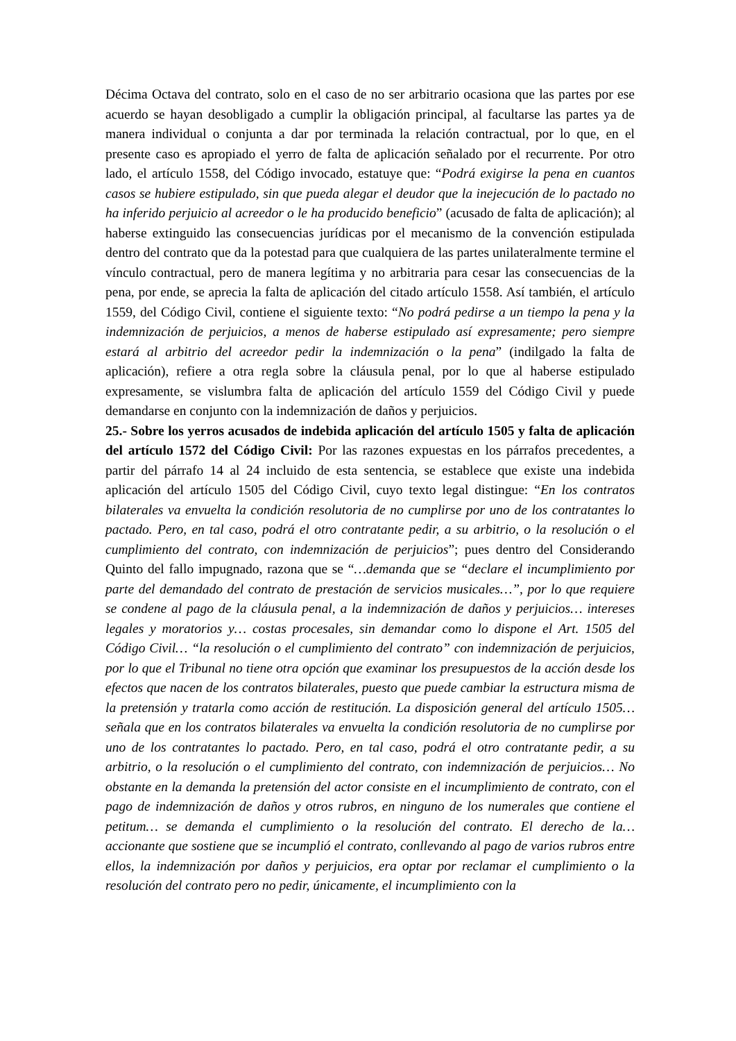Décima Octava del contrato, solo en el caso de no ser arbitrario ocasiona que las partes por ese acuerdo se hayan desobligado a cumplir la obligación principal, al facultarse las partes ya de manera individual o conjunta a dar por terminada la relación contractual, por lo que, en el presente caso es apropiado el yerro de falta de aplicación señalado por el recurrente. Por otro lado, el artículo 1558, del Código invocado, estatuye que: “Podrá exigirse la pena en cuantos casos se hubiere estipulado, sin que pueda alegar el deudor que la inejecución de lo pactado no ha inferido perjuicio al acreedor o le ha producido beneficio” (acusado de falta de aplicación); al haberse extinguido las consecuencias jurídicas por el mecanismo de la convención estipulada dentro del contrato que da la potestad para que cualquiera de las partes unilateralmente termine el vínculo contractual, pero de manera legítima y no arbitraria para cesar las consecuencias de la pena, por ende, se aprecia la falta de aplicación del citado artículo 1558. Así también, el artículo 1559, del Código Civil, contiene el siguiente texto: “No podrá pedirse a un tiempo la pena y la indemnización de perjuicios, a menos de haberse estipulado así expresamente; pero siempre estará al arbitrio del acreedor pedir la indemnización o la pena” (indilgado la falta de aplicación), refiere a otra regla sobre la cláusula penal, por lo que al haberse estipulado expresamente, se vislumbra falta de aplicación del artículo 1559 del Código Civil y puede demandarse en conjunto con la indemnización de daños y perjuicios.
25.- Sobre los yerros acusados de indebida aplicación del artículo 1505 y falta de aplicación del artículo 1572 del Código Civil: Por las razones expuestas en los párrafos precedentes, a partir del párrafo 14 al 24 incluido de esta sentencia, se establece que existe una indebida aplicación del artículo 1505 del Código Civil, cuyo texto legal distingue: “En los contratos bilaterales va envuelta la condición resolutoria de no cumplirse por uno de los contratantes lo pactado. Pero, en tal caso, podrá el otro contratante pedir, a su arbitrio, o la resolución o el cumplimiento del contrato, con indemnización de perjuicios”; pues dentro del Considerando Quinto del fallo impugnado, razona que se “…demanda que se “declare el incumplimiento por parte del demandado del contrato de prestación de servicios musicales…”, por lo que requiere se condene al pago de la cláusula penal, a la indemnización de daños y perjuicios… intereses legales y moratorios y… costas procesales, sin demandar como lo dispone el Art. 1505 del Código Civil… “la resolución o el cumplimiento del contrato” con indemnización de perjuicios, por lo que el Tribunal no tiene otra opción que examinar los presupuestos de la acción desde los efectos que nacen de los contratos bilaterales, puesto que puede cambiar la estructura misma de la pretensión y tratarla como acción de restitución. La disposición general del artículo 1505… señala que en los contratos bilaterales va envuelta la condición resolutoria de no cumplirse por uno de los contratantes lo pactado. Pero, en tal caso, podrá el otro contratante pedir, a su arbitrio, o la resolución o el cumplimiento del contrato, con indemnización de perjuicios… No obstante en la demanda la pretensión del actor consiste en el incumplimiento de contrato, con el pago de indemnización de daños y otros rubros, en ninguno de los numerales que contiene el petitum… se demanda el cumplimiento o la resolución del contrato. El derecho de la… accionante que sostiene que se incumplió el contrato, conllevando al pago de varios rubros entre ellos, la indemnización por daños y perjuicios, era optar por reclamar el cumplimiento o la resolución del contrato pero no pedir, únicamente, el incumplimiento con la